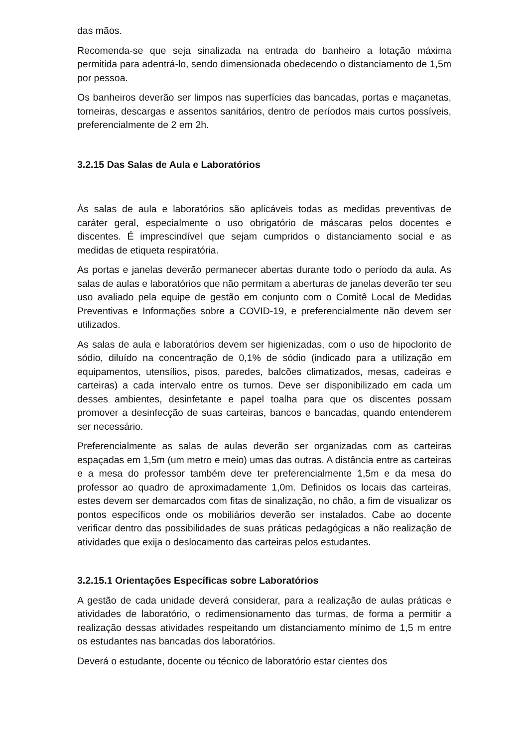das mãos.
Recomenda-se que seja sinalizada na entrada do banheiro a lotação máxima permitida para adentrá-lo, sendo dimensionada obedecendo o distanciamento de 1,5m por pessoa.
Os banheiros deverão ser limpos nas superfícies das bancadas, portas e maçanetas, torneiras, descargas e assentos sanitários, dentro de períodos mais curtos possíveis, preferencialmente de 2 em 2h.
3.2.15 Das Salas de Aula e Laboratórios
Às salas de aula e laboratórios são aplicáveis todas as medidas preventivas de caráter geral, especialmente o uso obrigatório de máscaras pelos docentes e discentes. É imprescindível que sejam cumpridos o distanciamento social e as medidas de etiqueta respiratória.
As portas e janelas deverão permanecer abertas durante todo o período da aula. As salas de aulas e laboratórios que não permitam a aberturas de janelas deverão ter seu uso avaliado pela equipe de gestão em conjunto com o Comitê Local de Medidas Preventivas e Informações sobre a COVID-19, e preferencialmente não devem ser utilizados.
As salas de aula e laboratórios devem ser higienizadas, com o uso de hipoclorito de sódio, diluído na concentração de 0,1% de sódio (indicado para a utilização em equipamentos, utensílios, pisos, paredes, balcões climatizados, mesas, cadeiras e carteiras) a cada intervalo entre os turnos. Deve ser disponibilizado em cada um desses ambientes, desinfetante e papel toalha para que os discentes possam promover a desinfecção de suas carteiras, bancos e bancadas, quando entenderem ser necessário.
Preferencialmente as salas de aulas deverão ser organizadas com as carteiras espaçadas em 1,5m (um metro e meio) umas das outras. A distância entre as carteiras e a mesa do professor também deve ter preferencialmente 1,5m e da mesa do professor ao quadro de aproximadamente 1,0m. Definidos os locais das carteiras, estes devem ser demarcados com fitas de sinalização, no chão, a fim de visualizar os pontos específicos onde os mobiliários deverão ser instalados. Cabe ao docente verificar dentro das possibilidades de suas práticas pedagógicas a não realização de atividades que exija o deslocamento das carteiras pelos estudantes.
3.2.15.1 Orientações Específicas sobre Laboratórios
A gestão de cada unidade deverá considerar, para a realização de aulas práticas e atividades de laboratório, o redimensionamento das turmas, de forma a permitir a realização dessas atividades respeitando um distanciamento mínimo de 1,5 m entre os estudantes nas bancadas dos laboratórios.
Deverá o estudante, docente ou técnico de laboratório estar cientes dos